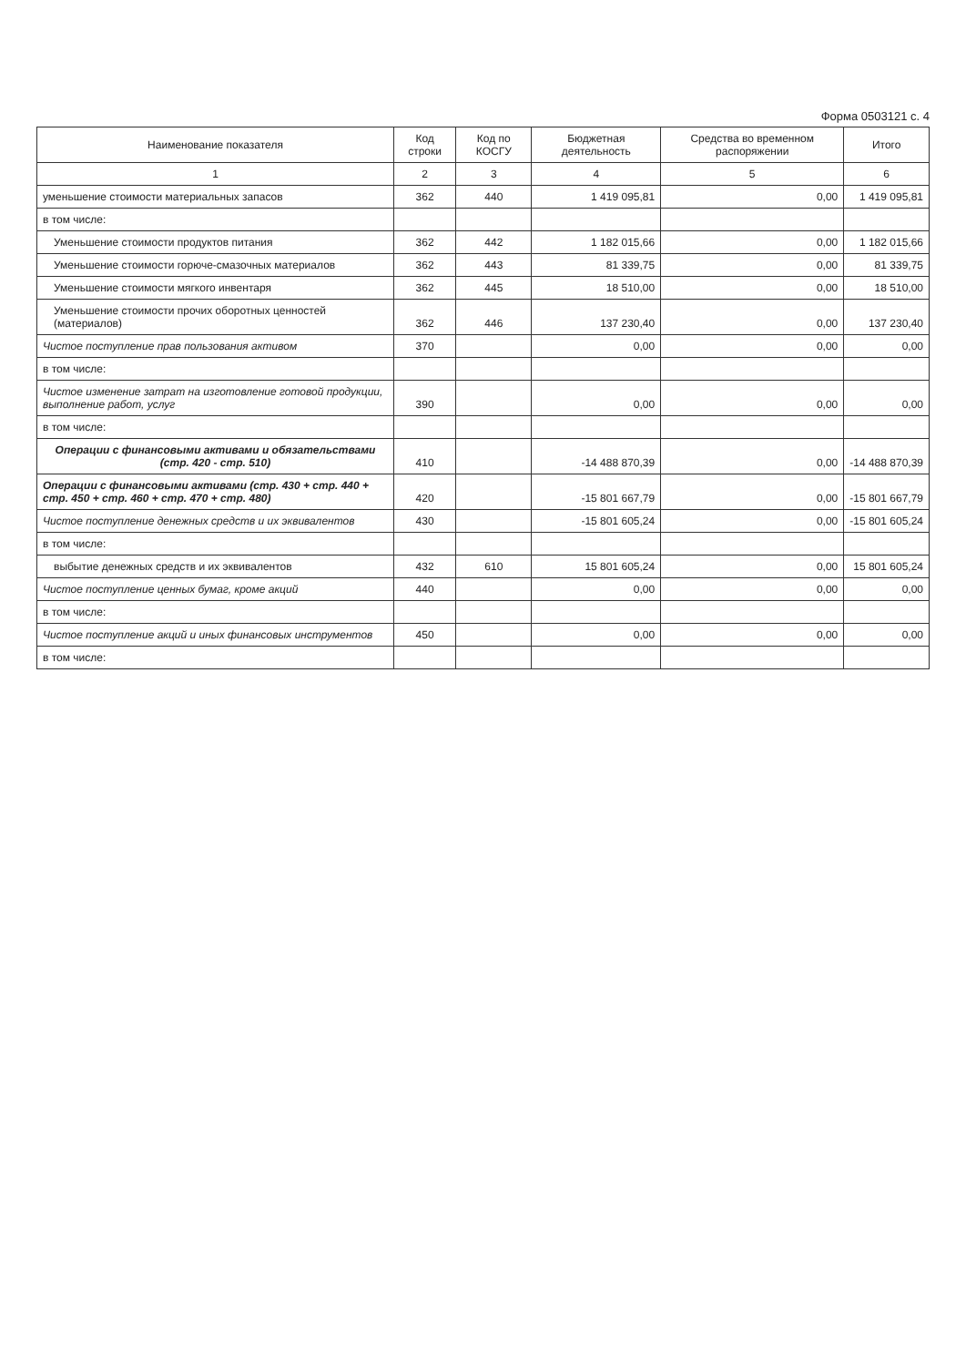Форма 0503121 с. 4
| Наименование показателя | Код строки | Код по КОСГУ | Бюджетная деятельность | Средства во временном распоряжении | Итого |
| --- | --- | --- | --- | --- | --- |
| 1 | 2 | 3 | 4 | 5 | 6 |
| уменьшение стоимости материальных запасов | 362 | 440 | 1 419 095,81 | 0,00 | 1 419 095,81 |
| в том числе: | | | | | |
| Уменьшение стоимости продуктов питания | 362 | 442 | 1 182 015,66 | 0,00 | 1 182 015,66 |
| Уменьшение стоимости горюче-смазочных материалов | 362 | 443 | 81 339,75 | 0,00 | 81 339,75 |
| Уменьшение стоимости мягкого инвентаря | 362 | 445 | 18 510,00 | 0,00 | 18 510,00 |
| Уменьшение стоимости прочих оборотных ценностей (материалов) | 362 | 446 | 137 230,40 | 0,00 | 137 230,40 |
| Чистое поступление прав пользования активом | 370 | | 0,00 | 0,00 | 0,00 |
| в том числе: | | | | | |
| Чистое изменение затрат на изготовление готовой продукции, выполнение работ, услуг | 390 | | 0,00 | 0,00 | 0,00 |
| в том числе: | | | | | |
| Операции с финансовыми активами и обязательствами (стр. 420 - стр. 510) | 410 | | -14 488 870,39 | 0,00 | -14 488 870,39 |
| Операции с финансовыми активами (стр. 430 + стр. 440 + стр. 450 + стр. 460 + стр. 470 + стр. 480) | 420 | | -15 801 667,79 | 0,00 | -15 801 667,79 |
| Чистое поступление денежных средств и их эквивалентов | 430 | | -15 801 605,24 | 0,00 | -15 801 605,24 |
| в том числе: | | | | | |
| выбытие денежных средств и их эквивалентов | 432 | 610 | 15 801 605,24 | 0,00 | 15 801 605,24 |
| Чистое поступление ценных бумаг, кроме акций | 440 | | 0,00 | 0,00 | 0,00 |
| в том числе: | | | | | |
| Чистое поступление акций и иных финансовых инструментов | 450 | | 0,00 | 0,00 | 0,00 |
| в том числе: | | | | | |